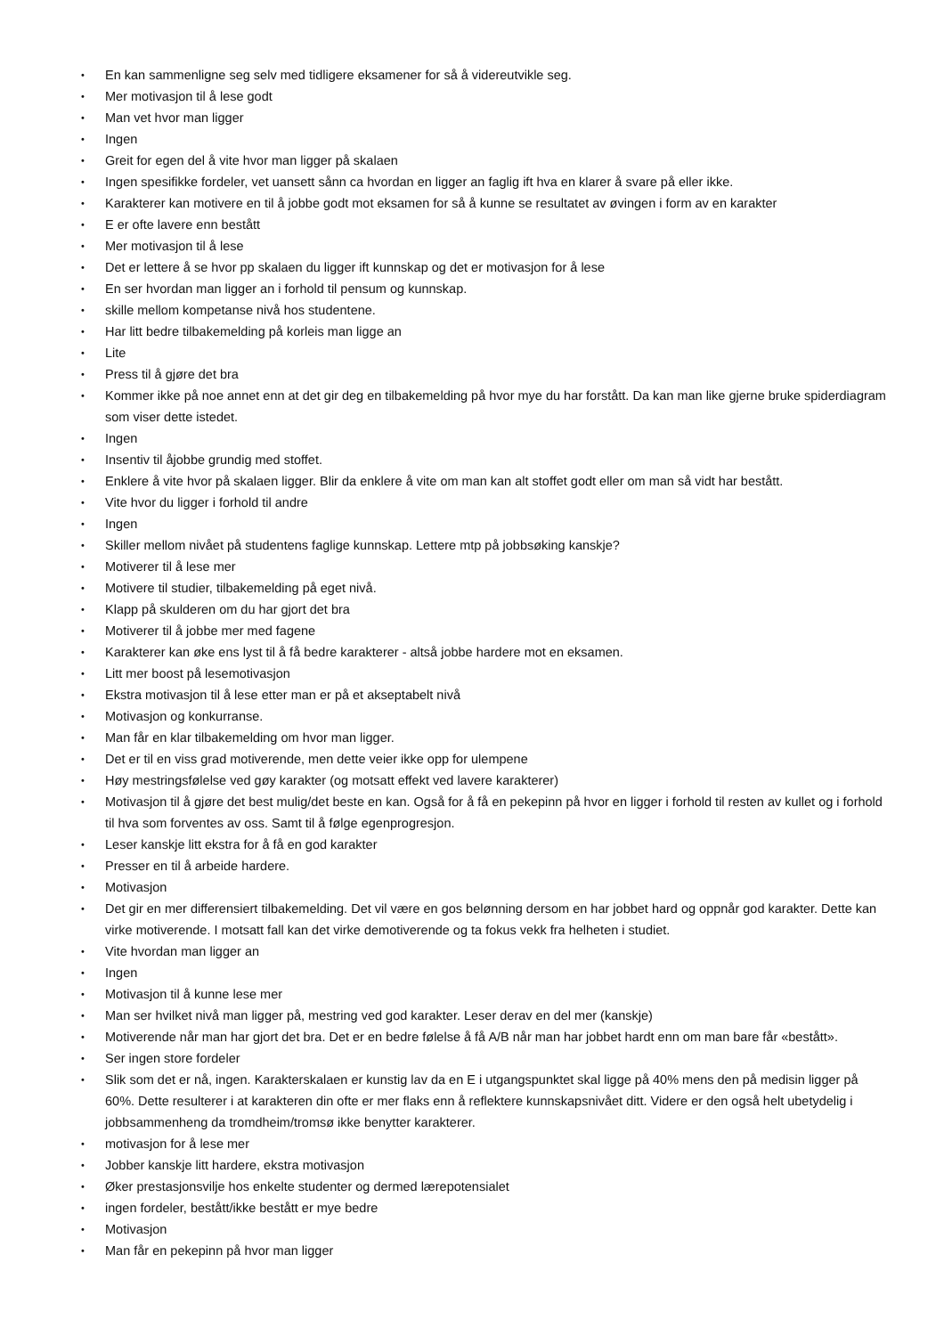• En kan sammenligne seg selv med tidligere eksamener for så å videreutvikle seg.
• Mer motivasjon til å lese godt
• Man vet hvor man ligger
• Ingen
• Greit for egen del å vite hvor man ligger på skalaen
• Ingen spesifikke fordeler, vet uansett sånn ca hvordan en ligger an faglig ift hva en klarer å svare på eller ikke.
• Karakterer kan motivere en til å jobbe godt mot eksamen for så å kunne se resultatet av øvingen i form av en karakter
• E er ofte lavere enn bestått
• Mer motivasjon til å lese
• Det er lettere å se hvor pp skalaen du ligger ift kunnskap og det er motivasjon for å lese
• En ser hvordan man ligger an i forhold til pensum og kunnskap.
• skille mellom kompetanse nivå hos studentene.
• Har litt bedre tilbakemelding på korleis man ligge an
• Lite
• Press til å gjøre det bra
• Kommer ikke på noe annet enn at det gir deg en tilbakemelding på hvor mye du har forstått. Da kan man like gjerne bruke spiderdiagram som viser dette istedet.
• Ingen
• Insentiv til åjobbe grundig med stoffet.
• Enklere å vite hvor på skalaen ligger. Blir da enklere å vite om man kan alt stoffet godt eller om man så vidt har bestått.
• Vite hvor du ligger i forhold til andre
• Ingen
• Skiller mellom nivået på studentens faglige kunnskap. Lettere mtp på jobbsøking kanskje?
• Motiverer til å lese mer
• Motivere til studier, tilbakemelding på eget nivå.
• Klapp på skulderen om du har gjort det bra
• Motiverer til å jobbe mer med fagene
• Karakterer kan øke ens lyst til å få bedre karakterer - altså jobbe hardere mot en eksamen.
• Litt mer boost på lesemotivasjon
• Ekstra motivasjon til å lese etter man er på et akseptabelt nivå
• Motivasjon og konkurranse.
• Man får en klar tilbakemelding om hvor man ligger.
• Det er til en viss grad motiverende, men dette veier ikke opp for ulempene
• Høy mestringsfølelse ved gøy karakter (og motsatt effekt ved lavere karakterer)
• Motivasjon til å gjøre det best mulig/det beste en kan. Også for å få en pekepinn på hvor en ligger i forhold til resten av kullet og i forhold til hva som forventes av oss. Samt til å følge egenprogresjon.
• Leser kanskje litt ekstra for å få en god karakter
• Presser en til å arbeide hardere.
• Motivasjon
• Det gir en mer differensiert tilbakemelding. Det vil være en gos belønning dersom en har jobbet hard og oppnår god karakter. Dette kan virke motiverende. I motsatt fall kan det virke demotiverende og ta fokus vekk fra helheten i studiet.
• Vite hvordan man ligger an
• Ingen
• Motivasjon til å kunne lese mer
• Man ser hvilket nivå man ligger på, mestring ved god karakter. Leser derav en del mer (kanskje)
• Motiverende når man har gjort det bra. Det er en bedre følelse å få A/B når man har jobbet hardt enn om man bare får «bestått».
• Ser ingen store fordeler
• Slik som det er nå, ingen. Karakterskalaen er kunstig lav da en E i utgangspunktet skal ligge på 40% mens den på medisin ligger på 60%. Dette resulterer i at karakteren din ofte er mer flaks enn å reflektere kunnskapsnivået ditt. Videre er den også helt ubetydelig i jobbsammenheng da tromdheim/tromsø ikke benytter karakterer.
• motivasjon for å lese mer
• Jobber kanskje litt hardere, ekstra motivasjon
• Øker prestasjonsvilje hos enkelte studenter og dermed lærepotensialet
• ingen fordeler, bestått/ikke bestått er mye bedre
• Motivasjon
• Man får en pekepinn på hvor man ligger